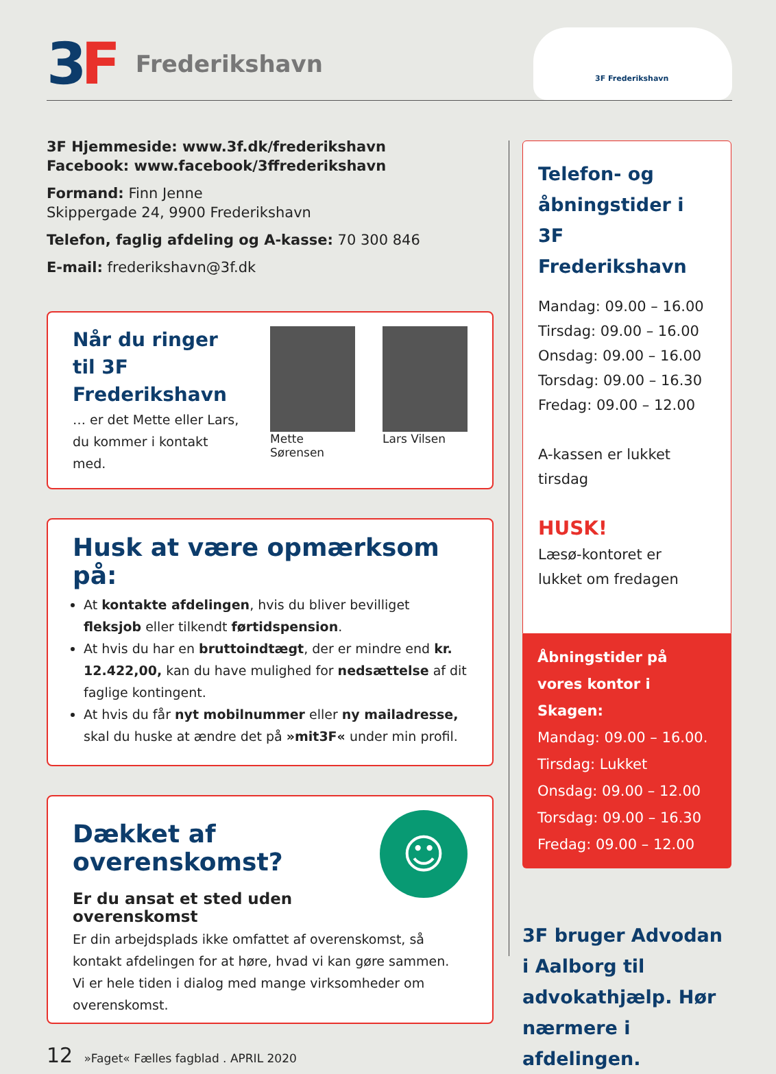3 F
Frederikshavn
3F Frederikshavn
3F Hjemmeside: www.3f.dk/frederikshavn
Facebook: www.facebook/3ffrederikshavn
Formand: Finn Jenne
Skippergade 24, 9900 Frederikshavn
Telefon, faglig afdeling og A-kasse: 70 300 846
E-mail: frederikshavn@3f.dk
Når du ringer til 3F Frederikshavn
… er det Mette eller Lars, du kommer i kontakt med.
Mette Sørensen
Lars Vilsen
Husk at være opmærksom på:
At kontakte afdelingen, hvis du bliver bevilliget fleksjob eller tilkendt førtidspension.
At hvis du har en bruttoindtægt, der er mindre end kr. 12.422,00, kan du have mulighed for nedsættelse af dit faglige kontingent.
At hvis du får nyt mobilnummer eller ny mailadresse, skal du huske at ændre det på »mit3F« under min profil.
☺
Dækket af overenskomst?
Er du ansat et sted uden overenskomst
Er din arbejdsplads ikke omfattet af overenskomst, så kontakt afdelingen for at høre, hvad vi kan gøre sammen.
Vi er hele tiden i dialog med mange virksomheder om overenskomst.
12 »Faget« Fælles fagblad . APRIL 2020
Telefon- og åbningstider i 3F Frederikshavn
Mandag: 09.00 – 16.00
Tirsdag: 09.00 – 16.00
Onsdag: 09.00 – 16.00
Torsdag: 09.00 – 16.30
Fredag: 09.00 – 12.00
A-kassen er lukket tirsdag
HUSK!
Læsø-kontoret er
lukket om fredagen
Åbningstider på vores kontor i Skagen:
Mandag: 09.00 – 16.00.
Tirsdag: Lukket
Onsdag: 09.00 – 12.00
Torsdag: 09.00 – 16.30
Fredag: 09.00 – 12.00
3F bruger Advodan i Aalborg til advokathjælp. Hør nærmere i afdelingen.